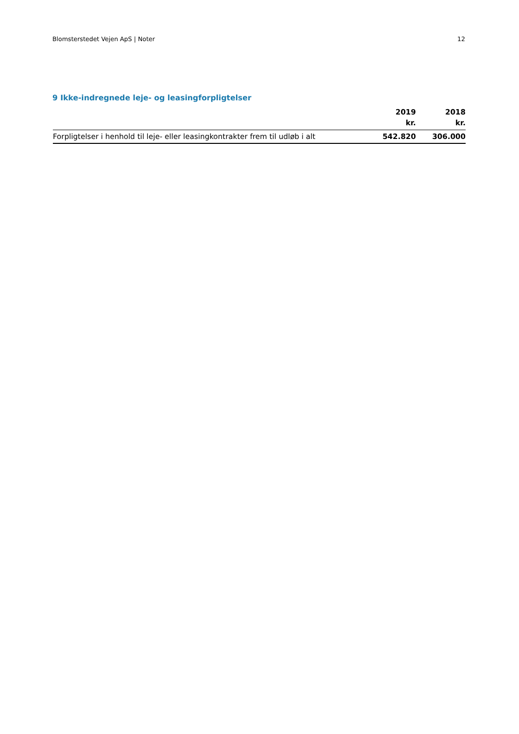Blomsterstedet Vejen ApS | Noter 12
9 Ikke-indregnede leje- og leasingforpligtelser
| | 2019 kr. | 2018 kr. |
| --- | --- | --- |
| Forpligtelser i henhold til leje- eller leasingkontrakter frem til udløb i alt | 542.820 | 306.000 |